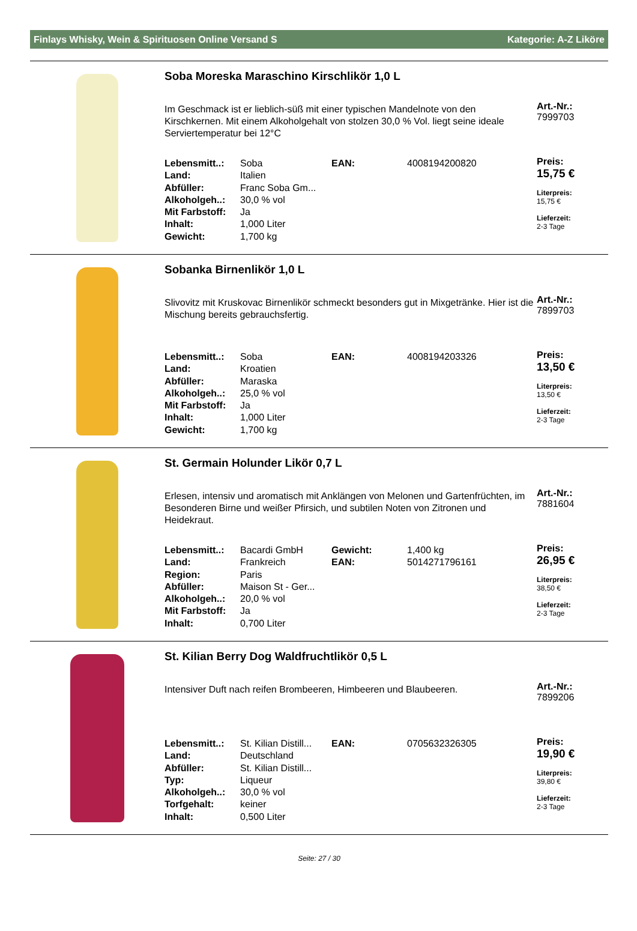Finlays Whisky, Wein & Spirituosen Online Versand S Kategorie: A-Z Liköre
Soba Moreska Maraschino Kirschlikör 1,0 L
Im Geschmack ist er lieblich-süß mit einer typischen Mandelnote von den Kirschkernen. Mit einem Alkoholgehalt von stolzen 30,0 % Vol. liegt seine ideale Serviertemperatur bei 12°C
| Lebensmitt..: | Soba | EAN: | 4008194200820 |
| Land: | Italien | | |
| Abfüller: | Franc Soba Gm... | | |
| Alkoholgeh..: | 30,0 % vol | | |
| Mit Farbstoff: | Ja | | |
| Inhalt: | 1,000 Liter | | |
| Gewicht: | 1,700 kg | | |
Art.-Nr.:
7999703
Preis:
15,75 €
Literpreis:
15,75 €
Lieferzeit:
2-3 Tage
Sobanka Birnenlikör 1,0 L
Slivovitz mit Kruskovac Birnenlikör schmeckt besonders gut in Mixgetränke. Hier ist die Mischung bereits gebrauchsfertig.
| Lebensmitt..: | Soba | EAN: | 4008194203326 |
| Land: | Kroatien | | |
| Abfüller: | Maraska | | |
| Alkoholgeh..: | 25,0 % vol | | |
| Mit Farbstoff: | Ja | | |
| Inhalt: | 1,000 Liter | | |
| Gewicht: | 1,700 kg | | |
Art.-Nr.:
7899703
Preis:
13,50 €
Literpreis:
13,50 €
Lieferzeit:
2-3 Tage
St. Germain Holunder Likör 0,7 L
Erlesen, intensiv und aromatisch mit Anklängen von Melonen und Gartenfrüchten, im Besonderen Birne und weißer Pfirsich, und subtilen Noten von Zitronen und Heidekraut.
| Lebensmitt..: | Bacardi GmbH | Gewicht: | 1,400 kg |
| Land: | Frankreich | EAN: | 5014271796161 |
| Region: | Paris | | |
| Abfüller: | Maison St - Ger... | | |
| Alkoholgeh..: | 20,0 % vol | | |
| Mit Farbstoff: | Ja | | |
| Inhalt: | 0,700 Liter | | |
Art.-Nr.:
7881604
Preis:
26,95 €
Literpreis:
38,50 €
Lieferzeit:
2-3 Tage
St. Kilian Berry Dog Waldfruchtlikör 0,5 L
Intensiver Duft nach reifen Brombeeren, Himbeeren und Blaubeeren.
| Lebensmitt..: | St. Kilian Distill... | EAN: | 0705632326305 |
| Land: | Deutschland | | |
| Abfüller: | St. Kilian Distill... | | |
| Typ: | Liqueur | | |
| Alkoholgeh..: | 30,0 % vol | | |
| Torfgehalt: | keiner | | |
| Inhalt: | 0,500 Liter | | |
Art.-Nr.:
7899206
Preis:
19,90 €
Literpreis:
39,80 €
Lieferzeit:
2-3 Tage
Seite: 27 / 30